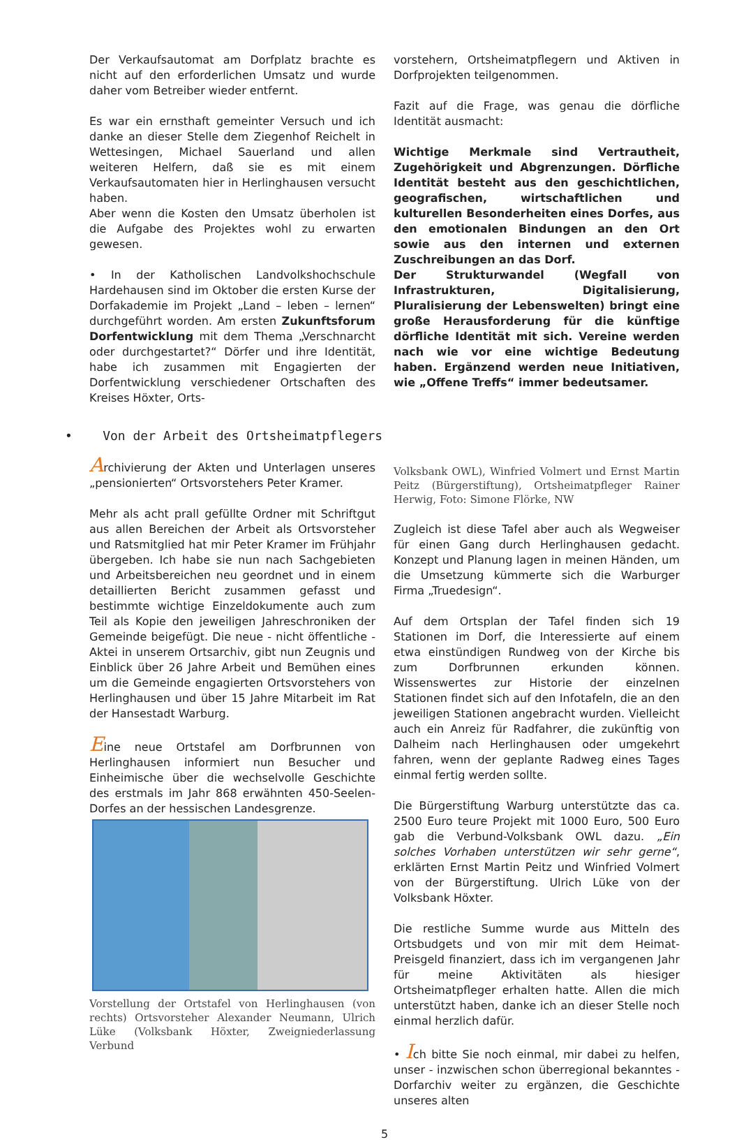Der Verkaufsautomat am Dorfplatz brachte es nicht auf den erforderlichen Umsatz und wurde daher vom Betreiber wieder entfernt.
Es war ein ernsthaft gemeinter Versuch und ich danke an dieser Stelle dem Ziegenhof Reichelt in Wettesingen, Michael Sauerland und allen weiteren Helfern, daß sie es mit einem Verkaufsautomaten hier in Herlinghausen versucht haben.
Aber wenn die Kosten den Umsatz überholen ist die Aufgabe des Projektes wohl zu erwarten gewesen.
• In der Katholischen Landvolkshochschule Hardehausen sind im Oktober die ersten Kurse der Dorfakademie im Projekt „Land – leben – lernen“ durchgeführt worden. Am ersten Zukunftsforum Dorfentwicklung mit dem Thema „Verschnarcht oder durchgestartet?“ Dörfer und ihre Identität, habe ich zusammen mit Engagierten der Dorfentwicklung verschiedener Ortschaften des Kreises Höxter, Orts-
vorstehern, Ortsheimatpflegern und Aktiven in Dorfprojekten teilgenommen.
Fazit auf die Frage, was genau die dörfliche Identität ausmacht:
Wichtige Merkmale sind Vertrautheit, Zugehörigkeit und Abgrenzungen. Dörfliche Identität besteht aus den geschichtlichen, geografischen, wirtschaftlichen und kulturellen Besonderheiten eines Dorfes, aus den emotionalen Bindungen an den Ort sowie aus den internen und externen Zuschreibungen an das Dorf.
Der Strukturwandel (Wegfall von Infrastrukturen, Digitalisierung, Pluralisierung der Lebenswelten) bringt eine große Herausforderung für die künftige dörfliche Identität mit sich. Vereine werden nach wie vor eine wichtige Bedeutung haben. Ergänzend werden neue Initiativen, wie „Offene Treffs“ immer bedeutsamer.
• Von der Arbeit des Ortsheimatpflegers
Archivierung der Akten und Unterlagen unseres „pensionierten“ Ortsvorstehers Peter Kramer.
Mehr als acht prall gefüllte Ordner mit Schriftgut aus allen Bereichen der Arbeit als Ortsvorsteher und Ratsmitglied hat mir Peter Kramer im Frühjahr übergeben. Ich habe sie nun nach Sachgebieten und Arbeitsbereichen neu geordnet und in einem detaillierten Bericht zusammen gefasst und bestimmte wichtige Einzeldokumente auch zum Teil als Kopie den jeweiligen Jahreschroniken der Gemeinde beigefügt. Die neue - nicht öffentliche - Aktei in unserem Ortsarchiv, gibt nun Zeugnis und Einblick über 26 Jahre Arbeit und Bemühen eines um die Gemeinde engagierten Ortsvorstehers von Herlinghausen und über 15 Jahre Mitarbeit im Rat der Hansestadt Warburg.
Eine neue Ortstafel am Dorfbrunnen von Herlinghausen informiert nun Besucher und Einheimische über die wechselvolle Geschichte des erstmals im Jahr 868 erwähnten 450-Seelen-Dorfes an der hessischen Landesgrenze.
Vorstellung der Ortstafel von Herlinghausen (von rechts) Ortsvorsteher Alexander Neumann, Ulrich Lüke (Volksbank Höxter, Zweigniederlassung Verbund
Volksbank OWL), Winfried Volmert und Ernst Martin Peitz (Bürgerstiftung), Ortsheimatpfleger Rainer Herwig, Foto: Simone Flörke, NW
Zugleich ist diese Tafel aber auch als Wegweiser für einen Gang durch Herlinghausen gedacht. Konzept und Planung lagen in meinen Händen, um die Umsetzung kümmerte sich die Warburger Firma „Truedesign“.
Auf dem Ortsplan der Tafel finden sich 19 Stationen im Dorf, die Interessierte auf einem etwa einstündigen Rundweg von der Kirche bis zum Dorfbrunnen erkunden können. Wissenswertes zur Historie der einzelnen Stationen findet sich auf den Infotafeln, die an den jeweiligen Stationen angebracht wurden. Vielleicht auch ein Anreiz für Radfahrer, die zukünftig von Dalheim nach Herlinghausen oder umgekehrt fahren, wenn der geplante Radweg eines Tages einmal fertig werden sollte.
Die Bürgerstiftung Warburg unterstützte das ca. 2500 Euro teure Projekt mit 1000 Euro, 500 Euro gab die Verbund-Volksbank OWL dazu. „Ein solches Vorhaben unterstützen wir sehr gerne“, erklärten Ernst Martin Peitz und Winfried Volmert von der Bürgerstiftung. Ulrich Lüke von der Volksbank Höxter.
Die restliche Summe wurde aus Mitteln des Ortsbudgets und von mir mit dem Heimat-Preisgeld finanziert, dass ich im vergangenen Jahr für meine Aktivitäten als hiesiger Ortsheimatpfleger erhalten hatte. Allen die mich unterstützt haben, danke ich an dieser Stelle noch einmal herzlich dafür.
• Ich bitte Sie noch einmal, mir dabei zu helfen, unser - inzwischen schon überregional bekanntes - Dorfarchiv weiter zu ergänzen, die Geschichte unseres alten
5